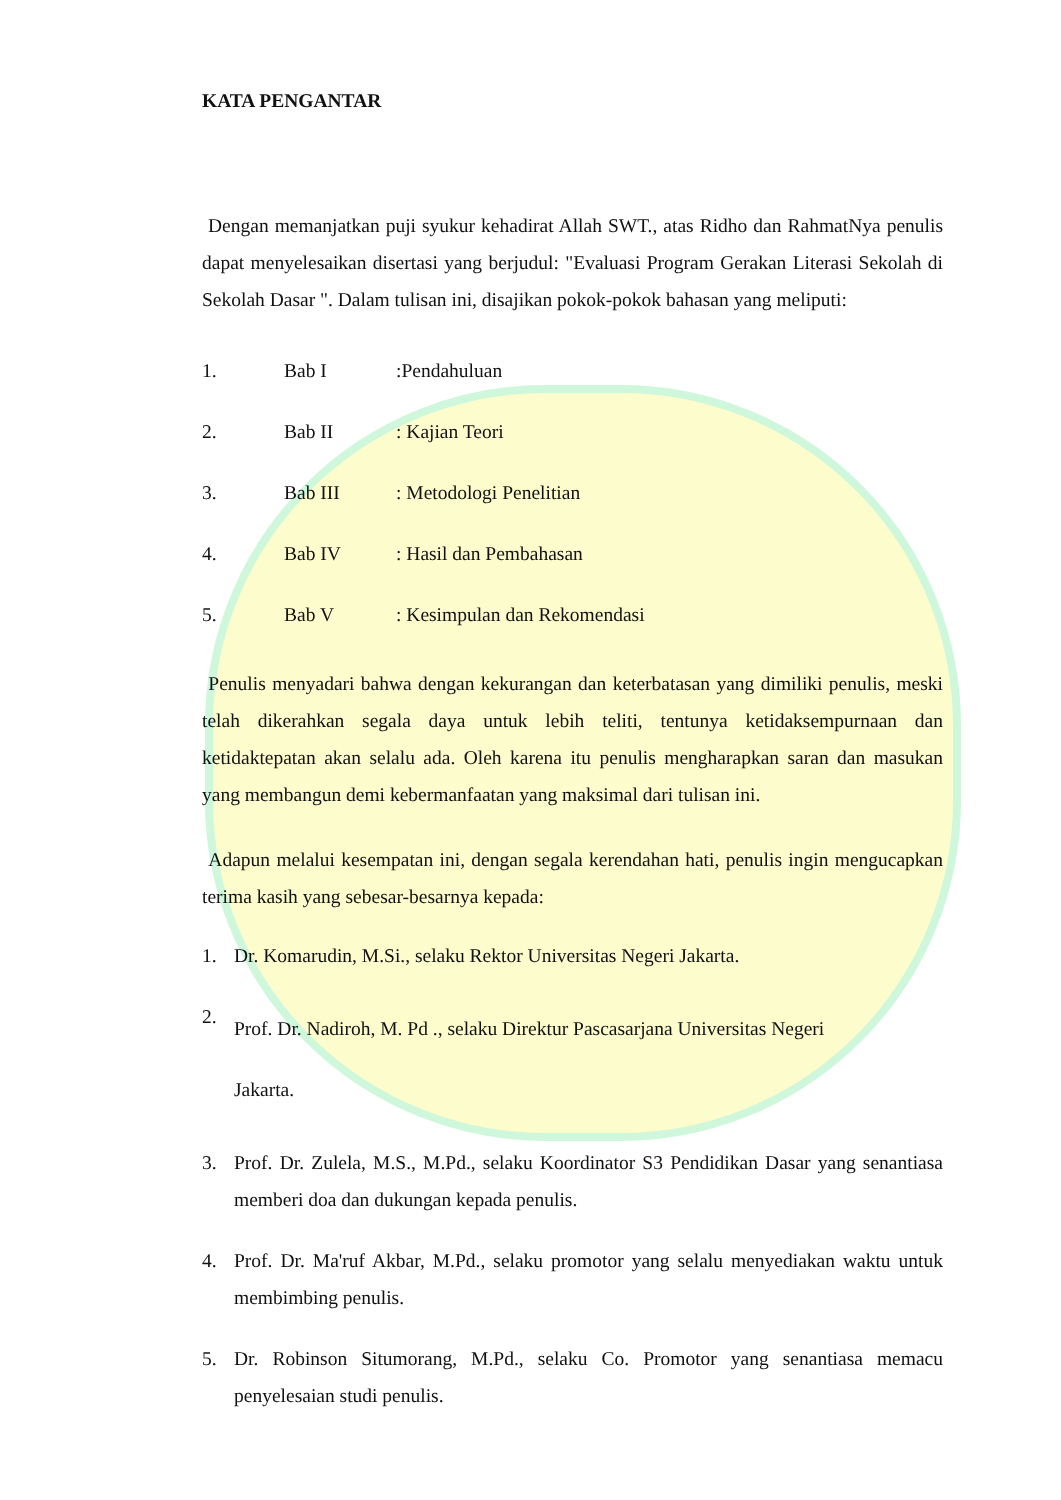KATA PENGANTAR
Dengan memanjatkan puji syukur kehadirat Allah SWT., atas Ridho dan RahmatNya penulis dapat menyelesaikan disertasi yang berjudul: "Evaluasi Program Gerakan Literasi Sekolah di Sekolah Dasar ". Dalam tulisan ini, disajikan pokok-pokok bahasan yang meliputi:
1. Bab I:Pendahuluan
2. Bab II: Kajian Teori
3. Bab III: Metodologi Penelitian
4. Bab IV: Hasil dan Pembahasan
5. Bab V: Kesimpulan dan Rekomendasi
Penulis menyadari bahwa dengan kekurangan dan keterbatasan yang dimiliki penulis, meski telah dikerahkan segala daya untuk lebih teliti, tentunya ketidaksempurnaan dan ketidaktepatan akan selalu ada. Oleh karena itu penulis mengharapkan saran dan masukan yang membangun demi kebermanfaatan yang maksimal dari tulisan ini.
Adapun melalui kesempatan ini, dengan segala kerendahan hati, penulis ingin mengucapkan terima kasih yang sebesar-besarnya kepada:
1. Dr. Komarudin, M.Si., selaku Rektor Universitas Negeri Jakarta.
2. Prof. Dr. Nadiroh, M. Pd ., selaku Direktur Pascasarjana Universitas Negeri
Jakarta.
3. Prof. Dr. Zulela, M.S., M.Pd., selaku Koordinator S3 Pendidikan Dasar yang senantiasa memberi doa dan dukungan kepada penulis.
4. Prof. Dr. Ma'ruf Akbar, M.Pd., selaku promotor yang selalu menyediakan waktu untuk membimbing penulis.
5. Dr. Robinson Situmorang, M.Pd., selaku Co. Promotor yang senantiasa memacu penyelesaian studi penulis.